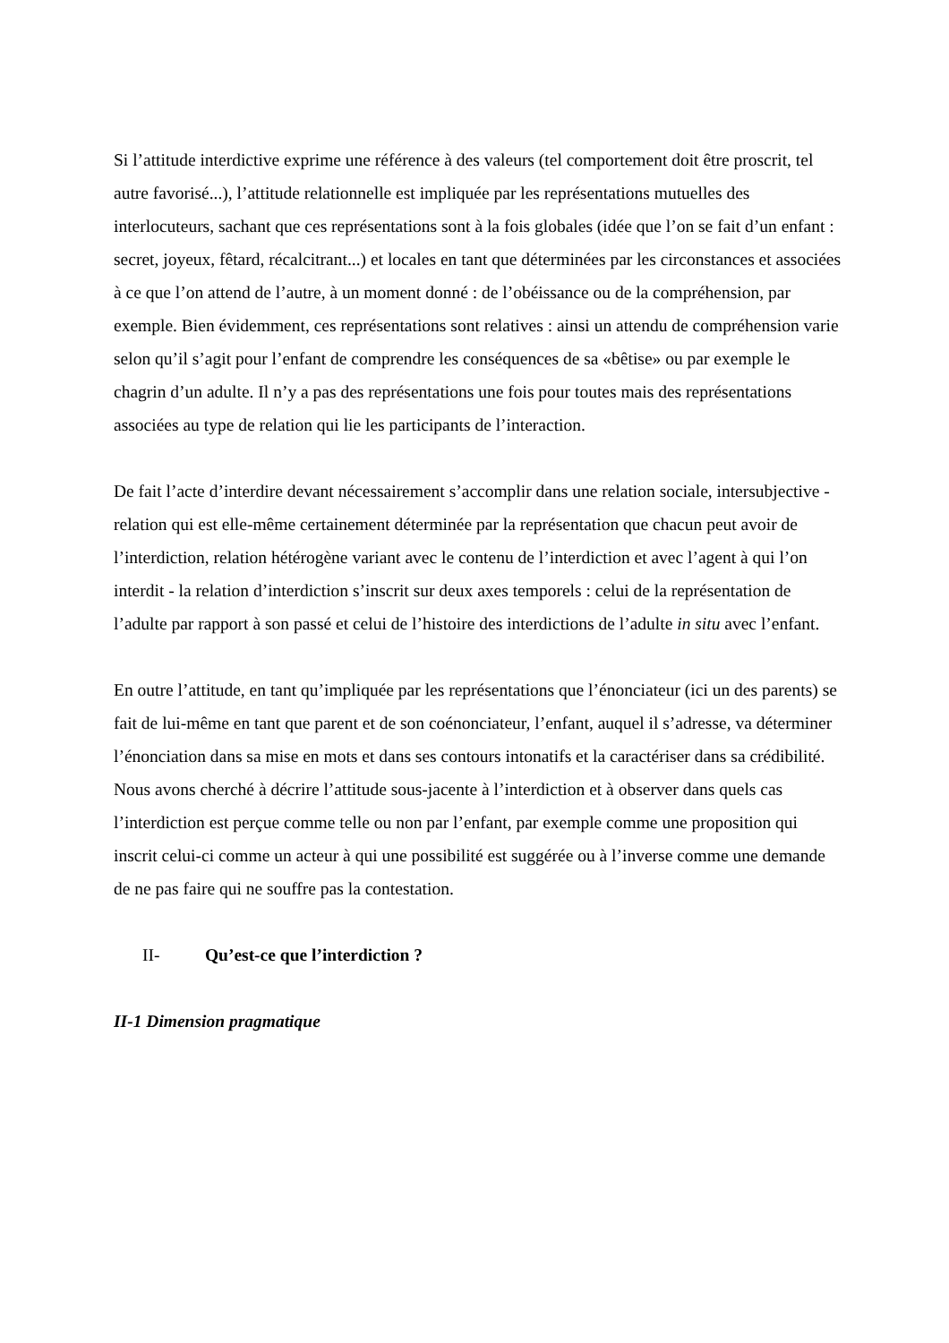Si l’attitude interdictive exprime une référence à des valeurs (tel comportement doit être proscrit, tel autre favorisé...), l’attitude relationnelle est impliquée par les représentations mutuelles des interlocuteurs, sachant que ces représentations sont à la fois globales (idée que l’on se fait d’un enfant : secret, joyeux, fêtard, récalcitrant...) et locales en tant que déterminées par les circonstances et associées à ce que l’on attend de l’autre, à un moment donné : de l’obéissance ou de la compréhension, par exemple. Bien évidemment, ces représentations sont relatives : ainsi un attendu de compréhension varie selon qu’il s’agit pour l’enfant de comprendre les conséquences de sa «bêtise» ou par exemple le chagrin d’un adulte. Il n’y a pas des représentations une fois pour toutes mais des représentations associées au type de relation qui lie les participants de l’interaction.
De fait l’acte d’interdire devant nécessairement s’accomplir dans une relation sociale, intersubjective - relation qui est elle-même certainement déterminée par la représentation que chacun peut avoir de l’interdiction, relation hétérogène variant avec le contenu de l’interdiction et avec l’agent à qui l’on interdit - la relation d’interdiction s’inscrit sur deux axes temporels : celui de la représentation de l’adulte par rapport à son passé et celui de l’histoire des interdictions de l’adulte in situ avec l’enfant.
En outre l’attitude, en tant qu’impliquée par les représentations que l’énonciateur (ici un des parents) se fait de lui-même en tant que parent et de son coénonciateur, l’enfant, auquel il s’adresse, va déterminer l’énonciation dans sa mise en mots et dans ses contours intonatifs et la caractériser dans sa crédibilité.
Nous avons cherché à décrire l’attitude sous-jacente à l’interdiction et à observer dans quels cas l’interdiction est perçue comme telle ou non par l’enfant, par exemple comme une proposition qui inscrit celui-ci comme un acteur à qui une possibilité est suggérée ou à l’inverse comme une demande de ne pas faire qui ne souffre pas la contestation.
II- Qu’est-ce que l’interdiction ?
II-1 Dimension pragmatique